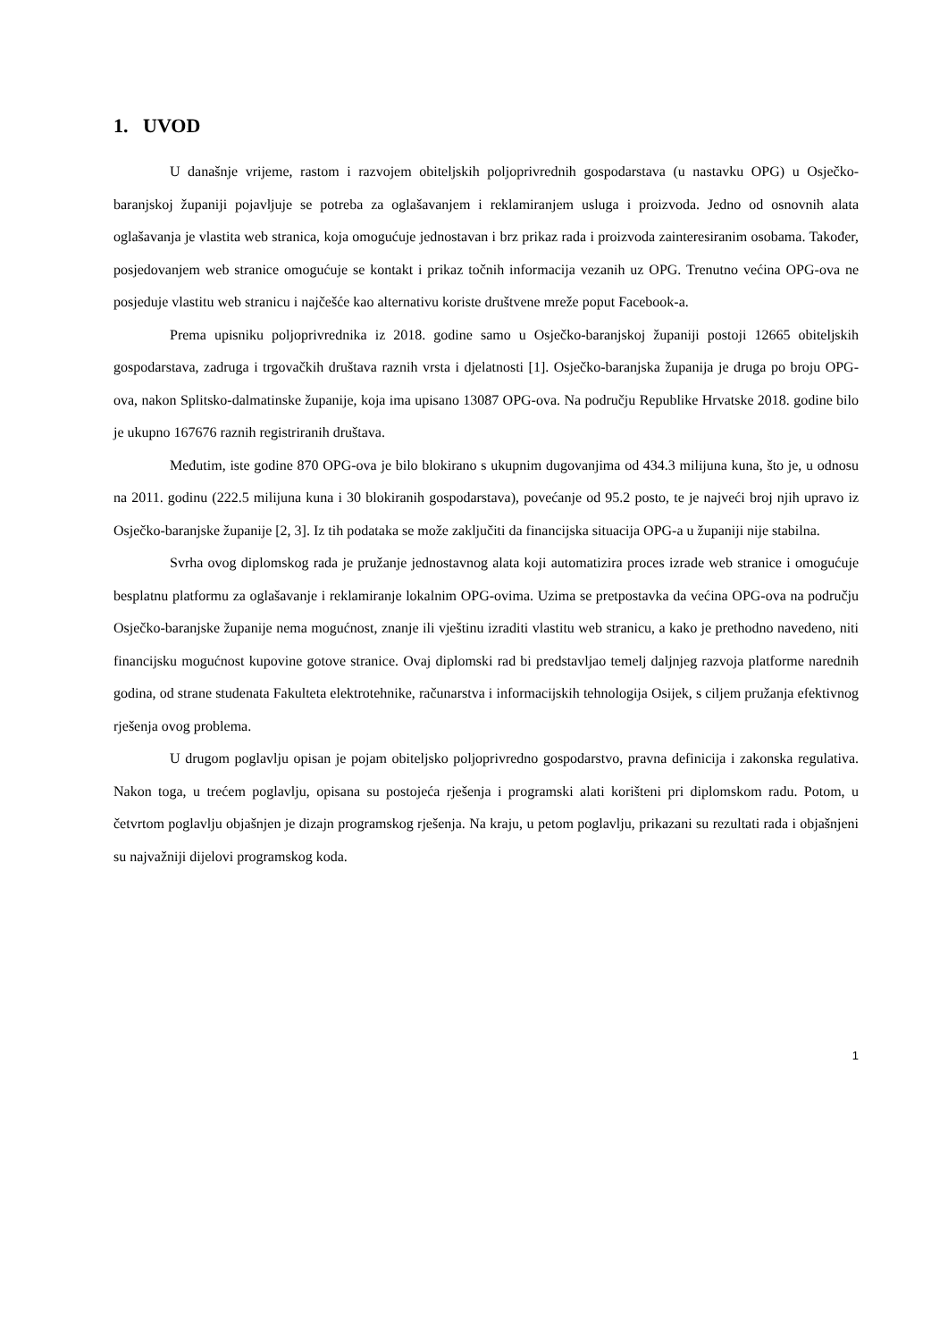1. UVOD
U današnje vrijeme, rastom i razvojem obiteljskih poljoprivrednih gospodarstava (u nastavku OPG) u Osječko-baranjskoj županiji pojavljuje se potreba za oglašavanjem i reklamiranjem usluga i proizvoda. Jedno od osnovnih alata oglašavanja je vlastita web stranica, koja omogućuje jednostavan i brz prikaz rada i proizvoda zainteresiranim osobama. Također, posjedovanjem web stranice omogućuje se kontakt i prikaz točnih informacija vezanih uz OPG. Trenutno većina OPG-ova ne posjeduje vlastitu web stranicu i najčešće kao alternativu koriste društvene mreže poput Facebook-a.
Prema upisniku poljoprivrednika iz 2018. godine samo u Osječko-baranjskoj županiji postoji 12665 obiteljskih gospodarstava, zadruga i trgovačkih društava raznih vrsta i djelatnosti [1]. Osječko-baranjska županija je druga po broju OPG-ova, nakon Splitsko-dalmatinske županije, koja ima upisano 13087 OPG-ova. Na području Republike Hrvatske 2018. godine bilo je ukupno 167676 raznih registriranih društava.
Međutim, iste godine 870 OPG-ova je bilo blokirano s ukupnim dugovanjima od 434.3 milijuna kuna, što je, u odnosu na 2011. godinu (222.5 milijuna kuna i 30 blokiranih gospodarstava), povećanje od 95.2 posto, te je najveći broj njih upravo iz Osječko-baranjske županije [2, 3]. Iz tih podataka se može zaključiti da financijska situacija OPG-a u županiji nije stabilna.
Svrha ovog diplomskog rada je pružanje jednostavnog alata koji automatizira proces izrade web stranice i omogućuje besplatnu platformu za oglašavanje i reklamiranje lokalnim OPG-ovima. Uzima se pretpostavka da većina OPG-ova na području Osječko-baranjske županije nema mogućnost, znanje ili vještinu izraditi vlastitu web stranicu, a kako je prethodno navedeno, niti financijsku mogućnost kupovine gotove stranice. Ovaj diplomski rad bi predstavljao temelj daljnjeg razvoja platforme narednih godina, od strane studenata Fakulteta elektrotehnike, računarstva i informacijskih tehnologija Osijek, s ciljem pružanja efektivnog rješenja ovog problema.
U drugom poglavlju opisan je pojam obiteljsko poljoprivredno gospodarstvo, pravna definicija i zakonska regulativa. Nakon toga, u trećem poglavlju, opisana su postojeća rješenja i programski alati korišteni pri diplomskom radu. Potom, u četvrtom poglavlju objašnjen je dizajn programskog rješenja. Na kraju, u petom poglavlju, prikazani su rezultati rada i objašnjeni su najvažniji dijelovi programskog koda.
1